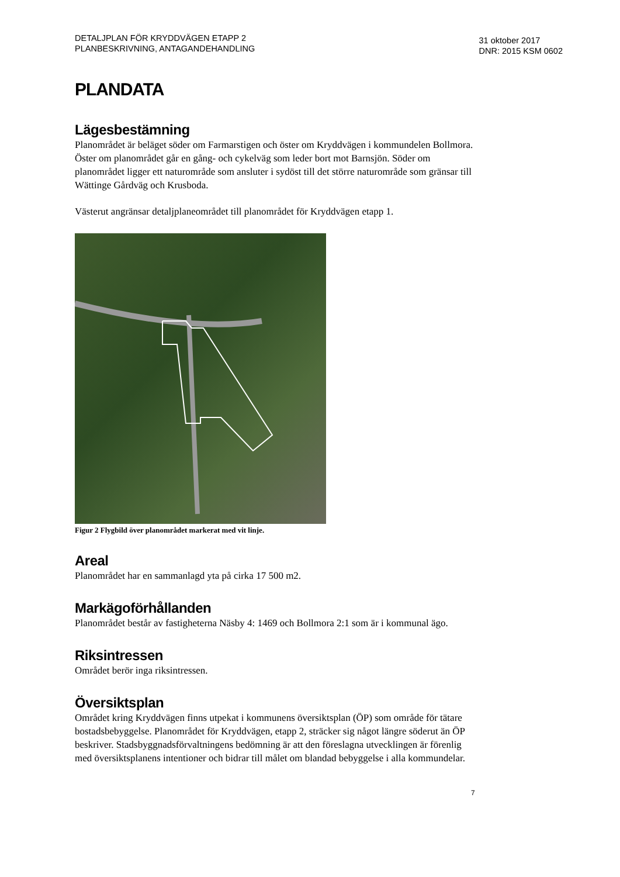DETALJPLAN FÖR KRYDDVÄGEN ETAPP 2
PLANBESKRIVNING, ANTAGANDEHANDLING
31 oktober 2017
DNR: 2015 KSM 0602
PLANDATA
Lägesbestämning
Planområdet är beläget söder om Farmarstigen och öster om Kryddvägen i kommundelen Bollmora. Öster om planområdet går en gång- och cykelväg som leder bort mot Barnsjön. Söder om planområdet ligger ett naturområde som ansluter i sydöst till det större naturområde som gränsar till Wättinge Gårdväg och Krusboda.
Västerut angränsar detaljplaneområdet till planområdet för Kryddvägen etapp 1.
Figur 2 Flygbild över planområdet markerat med vit linje.
Areal
Planområdet har en sammanlagd yta på cirka 17 500 m2.
Markägoförhållanden
Planområdet består av fastigheterna Näsby 4: 1469 och Bollmora 2:1 som är i kommunal ägo.
Riksintressen
Området berör inga riksintressen.
Översiktsplan
Området kring Kryddvägen finns utpekat i kommunens översiktsplan (ÖP) som område för tätare bostadsbebyggelse. Planområdet för Kryddvägen, etapp 2, sträcker sig något längre söderut än ÖP beskriver. Stadsbyggnadsförvaltningens bedömning är att den föreslagna utvecklingen är förenlig med översiktsplanens intentioner och bidrar till målet om blandad bebyggelse i alla kommundelar.
7